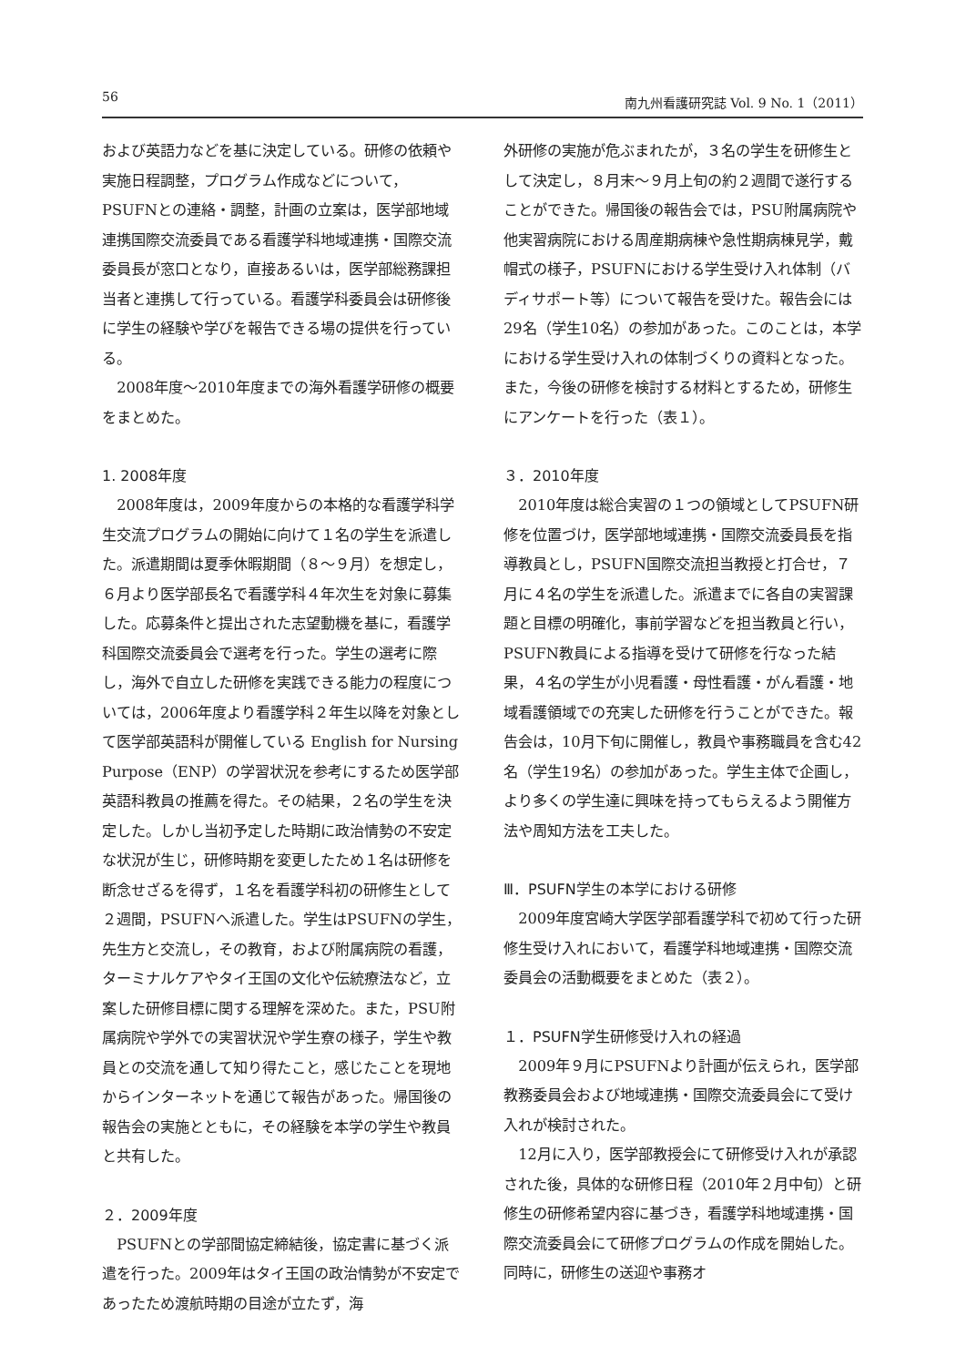56 南九州看護研究誌 Vol. 9 No. 1（2011）
および英語力などを基に決定している。研修の依頼や実施日程調整，プログラム作成などについて，PSUFNとの連絡・調整，計画の立案は，医学部地域連携国際交流委員である看護学科地域連携・国際交流委員長が窓口となり，直接あるいは，医学部総務課担当者と連携して行っている。看護学科委員会は研修後に学生の経験や学びを報告できる場の提供を行っている。
2008年度〜2010年度までの海外看護学研修の概要をまとめた。
1. 2008年度
2008年度は，2009年度からの本格的な看護学科学生交流プログラムの開始に向けて１名の学生を派遣した。派遣期間は夏季休暇期間（８〜９月）を想定し，６月より医学部長名で看護学科４年次生を対象に募集した。応募条件と提出された志望動機を基に，看護学科国際交流委員会で選考を行った。学生の選考に際し，海外で自立した研修を実践できる能力の程度については，2006年度より看護学科２年生以降を対象として医学部英語科が開催している English for Nursing Purpose（ENP）の学習状況を参考にするため医学部英語科教員の推薦を得た。その結果，２名の学生を決定した。しかし当初予定した時期に政治情勢の不安定な状況が生じ，研修時期を変更したため１名は研修を断念せざるを得ず，１名を看護学科初の研修生として２週間，PSUFNへ派遣した。学生はPSUFNの学生，先生方と交流し，その教育，および附属病院の看護，ターミナルケアやタイ王国の文化や伝統療法など，立案した研修目標に関する理解を深めた。また，PSU附属病院や学外での実習状況や学生寮の様子，学生や教員との交流を通して知り得たこと，感じたことを現地からインターネットを通じて報告があった。帰国後の報告会の実施とともに，その経験を本学の学生や教員と共有した。
２．2009年度
PSUFNとの学部間協定締結後，協定書に基づく派遣を行った。2009年はタイ王国の政治情勢が不安定であったため渡航時期の目途が立たず，海
外研修の実施が危ぶまれたが，３名の学生を研修生として決定し，８月末〜９月上旬の約２週間で遂行することができた。帰国後の報告会では，PSU附属病院や他実習病院における周産期病棟や急性期病棟見学，戴帽式の様子，PSUFNにおける学生受け入れ体制（バディサポート等）について報告を受けた。報告会には29名（学生10名）の参加があった。このことは，本学における学生受け入れの体制づくりの資料となった。また，今後の研修を検討する材料とするため，研修生にアンケートを行った（表１）。
３．2010年度
2010年度は総合実習の１つの領域としてPSUFN研修を位置づけ，医学部地域連携・国際交流委員長を指導教員とし，PSUFN国際交流担当教授と打合せ，７月に４名の学生を派遣した。派遣までに各自の実習課題と目標の明確化，事前学習などを担当教員と行い，PSUFN教員による指導を受けて研修を行なった結果，４名の学生が小児看護・母性看護・がん看護・地域看護領域での充実した研修を行うことができた。報告会は，10月下旬に開催し，教員や事務職員を含む42名（学生19名）の参加があった。学生主体で企画し，より多くの学生達に興味を持ってもらえるよう開催方法や周知方法を工夫した。
Ⅲ．PSUFN学生の本学における研修
2009年度宮崎大学医学部看護学科で初めて行った研修生受け入れにおいて，看護学科地域連携・国際交流委員会の活動概要をまとめた（表２）。
１．PSUFN学生研修受け入れの経過
2009年９月にPSUFNより計画が伝えられ，医学部教務委員会および地域連携・国際交流委員会にて受け入れが検討された。
12月に入り，医学部教授会にて研修受け入れが承認された後，具体的な研修日程（2010年２月中旬）と研修生の研修希望内容に基づき，看護学科地域連携・国際交流委員会にて研修プログラムの作成を開始した。同時に，研修生の送迎や事務オ